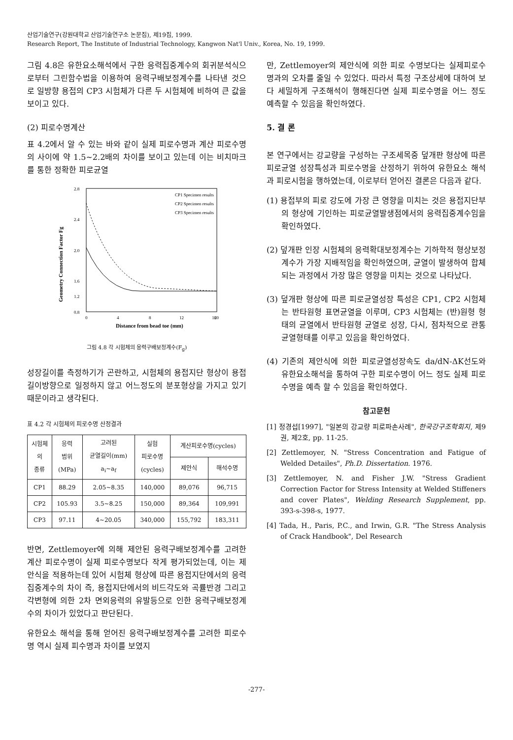산업기술연구(강원대학교 산업기술연구소 논문집), 제19집, 1999.
Research Report, The Institute of Industrial Technology, Kangwon Nat'l Univ., Korea, No. 19, 1999.
그림 4.8은 유한요소해석에서 구한 응력집중계수의 회귀분석식으로부터 그린함수법을 이용하여 응력구배보정계수를 나타낸 것으로 일방향 용접의 CP3 시험체가 다른 두 시험체에 비하여 큰 값을 보이고 있다.
(2) 피로수명계산
표 4.2에서 알 수 있는 바와 같이 실제 피로수명과 계산 피로수명의 사이에 약 1.5~2.2배의 차이를 보이고 있는데 이는 비치마크를 통한 정확한 피로균열
2.8
2.4
2.0
1.6
0.8
1.2
0
4
8
12
16
20
Distance from bead toe (mm)
Geometry Connection Factor Fg
CP1 Specimen results
CP2 Specimen results
CP3 Specimen results
그림 4.8 각 시험체의 응력구배보정계수(F<sub>g</sub>)
성장길이를 측정하기가 곤란하고, 시험체의 용접지단 형상이 용접길이방향으로 일정하지 않고 어느정도의 분포형상을 가지고 있기 때문이라고 생각된다.
표 4.2 각 시험체의 피로수명 산정결과
| 시험체 의 종류 | 응력 범위 (MPa) | 고려된 균열길이(mm) a<sub>i</sub>~a<sub>f</sub> | 실험 피로수명 (cycles) | 계산피로수명(cycles) | |
| --- | --- | --- | --- | --- | --- |
| | | | | 제안식 | 해석수명 |
| CP1 | 88.29 | 2.05~8.35 | 140,000 | 89,076 | 96,715 |
| CP2 | 105.93 | 3.5~8.25 | 150,000 | 89,364 | 109,991 |
| CP3 | 97.11 | 4~20.05 | 340,000 | 155,792 | 183,311 |
반면, Zettlemoyer에 의해 제안된 응력구배보정계수를 고려한 계산 피로수명이 실제 피로수명보다 작게 평가되었는데, 이는 제안식을 적용하는데 있어 시험체 형상에 따른 용접지단에서의 응력집중계수의 차이 즉, 용접지단에서의 비드각도와 곡률반경 그리고 각변형에 의한 2차 면외응력의 유발등으로 인한 응력구배보정계수의 차이가 있었다고 판단된다.
유한요소 해석을 통해 얻어진 응력구배보정계수를 고려한 피로수명 역시 실제 피수명과 차이를 보였지
만, Zettlemoyer의 제안식에 의한 피로 수명보다는 실제피로수명과의 오차를 줄일 수 있었다. 따라서 특정 구조상세에 대하여 보다 세밀하게 구조해석이 행해진다면 실제 피로수명을 어느 정도 예측할 수 있음을 확인하였다.
5. 결 론
본 연구에서는 강교량을 구성하는 구조세목중 덮개판 형상에 따른 피로균열 성장특성과 피로수명을 산정하기 위하여 유한요소 해석과 피로시험을 행하였는데, 이로부터 얻어진 결론은 다음과 같다.
(1) 용접부의 피로 강도에 가장 큰 영향을 미치는 것은 용접지단부의 형상에 기인하는 피로균열발생점에서의 응력집중계수임을 확인하였다.
(2) 덮개판 인장 시험체의 응력확대보정계수는 기하학적 형상보정계수가 가장 지배적임을 확인하였으며, 균열이 발생하여 합체되는 과정에서 가장 많은 영향을 미치는 것으로 나타났다.
(3) 덮개판 형상에 따른 피로균열성장 특성은 CP1, CP2 시험체는 반타원형 표면균열을 이루며, CP3 시험체는 (반)원형 형태의 균열에서 반타원형 균열로 성장, 다시, 점차적으로 관통균열형태를 이루고 있음을 확인하였다.
(4) 기존의 제안식에 의한 피로균열성장속도 da/dN-ΔK선도와 유한요소해석을 통하여 구한 피로수명이 어느 정도 실제 피로수명을 예측 할 수 있음을 확인하였다.
참고문헌
[1] 정경섭[1997], "일본의 강교량 피로파손사례", 한국강구조학회지, 제9권, 제2호, pp. 11-25.
[2] Zettlemoyer, N. "Stress Concentration and Fatigue of Welded Detailes", Ph.D. Dissertation. 1976.
[3] Zettlemoyer, N. and Fisher J.W. "Stress Gradient Correction Factor for Stress Intensity at Welded Stiffeners and cover Plates", Welding Research Supplement, pp. 393-s-398-s, 1977.
[4] Tada, H., Paris, P.C., and Irwin, G.R. "The Stress Analysis of Crack Handbook", Del Research
-277-